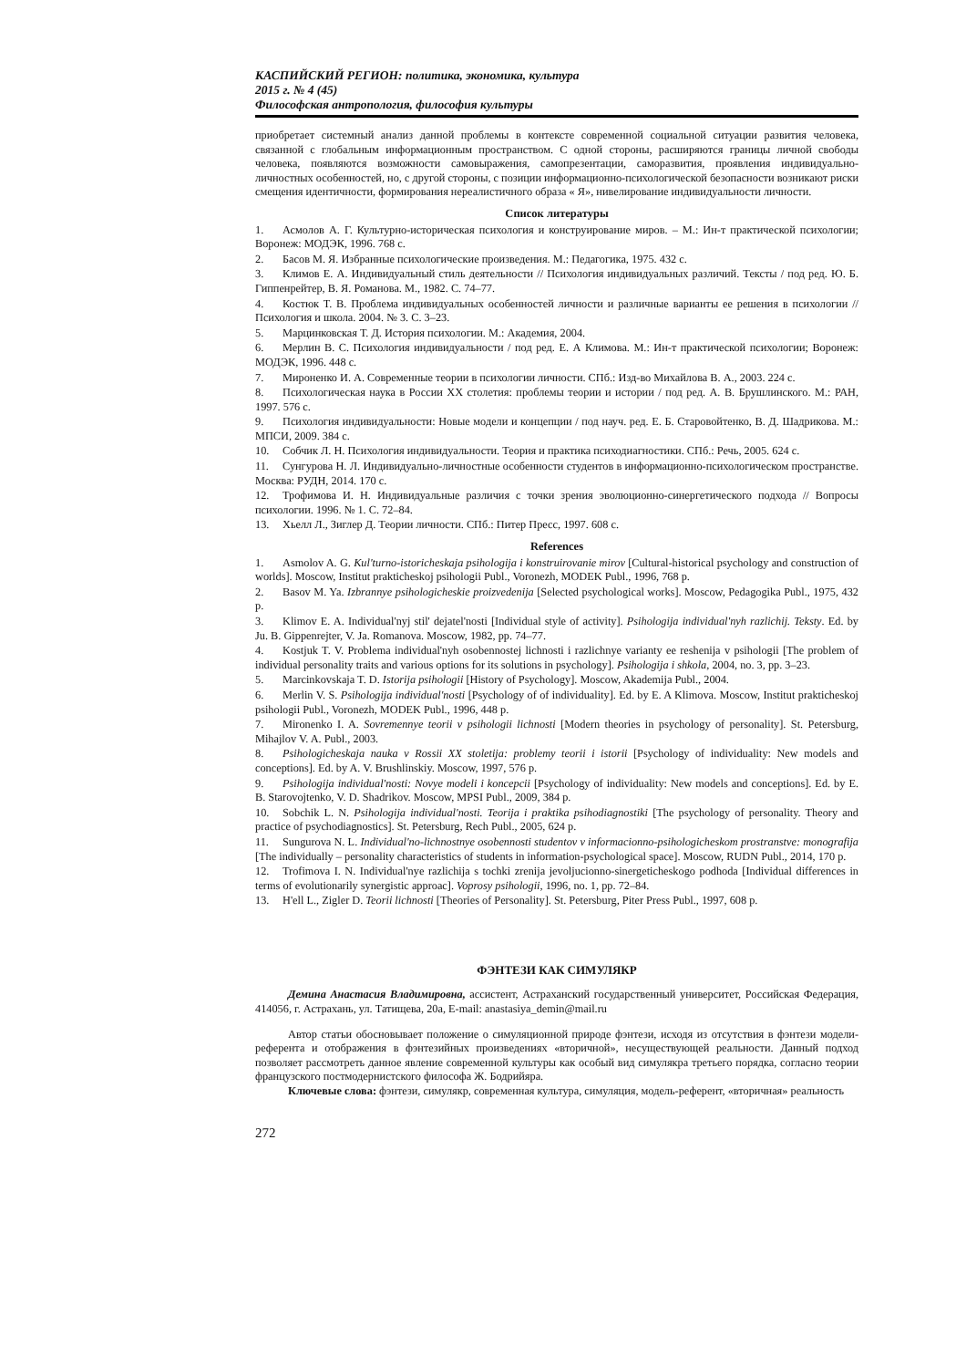КАСПИЙСКИЙ РЕГИОН: политика, экономика, культура
2015 г. № 4 (45)
Философская антропология, философия культуры
приобретает системный анализ данной проблемы в контексте современной социальной ситуации развития человека, связанной с глобальным информационным пространством. С одной стороны, расширяются границы личной свободы человека, появляются возможности самовыражения, самопрезентации, саморазвития, проявления индивидуально-личностных особенностей, но, с другой стороны, с позиции информационно-психологической безопасности возникают риски смещения идентичности, формирования нереалистичного образа « Я», нивелирование индивидуальности личности.
Список литературы
1. Асмолов А. Г. Культурно-историческая психология и конструирование миров. – М.: Ин-т практической психологии; Воронеж: МОДЭК, 1996. 768 с.
2. Басов М. Я. Избранные психологические произведения. М.: Педагогика, 1975. 432 с.
3. Климов Е. А. Индивидуальный стиль деятельности // Психология индивидуальных различий. Тексты / под ред. Ю. Б. Гиппенрейтер, В. Я. Романова. М., 1982. С. 74–77.
4. Костюк Т. В. Проблема индивидуальных особенностей личности и различные варианты ее решения в психологии // Психология и школа. 2004. № 3. С. 3–23.
5. Марцинковская Т. Д. История психологии. М.: Академия, 2004.
6. Мерлин В. С. Психология индивидуальности / под ред. Е. А Климова. М.: Ин-т практической психологии; Воронеж: МОДЭК, 1996. 448 с.
7. Мироненко И. А. Современные теории в психологии личности. СПб.: Изд-во Михайлова В. А., 2003. 224 с.
8. Психологическая наука в России XX столетия: проблемы теории и истории / под ред. А. В. Брушлинского. М.: РАН, 1997. 576 с.
9. Психология индивидуальности: Новые модели и концепции / под науч. ред. Е. Б. Старовойтенко, В. Д. Шадрикова. М.: МПСИ, 2009. 384 с.
10. Собчик Л. Н. Психология индивидуальности. Теория и практика психодиагностики. СПб.: Речь, 2005. 624 с.
11. Сунгурова Н. Л. Индивидуально-личностные особенности студентов в информационно-психологическом пространстве. Москва: РУДН, 2014. 170 с.
12. Трофимова И. Н. Индивидуальные различия с точки зрения эволюционно-синергетического подхода // Вопросы психологии. 1996. № 1. С. 72–84.
13. Хьелл Л., Зиглер Д. Теории личности. СПб.: Питер Пресс, 1997. 608 с.
References
1. Asmolov A. G. Kul'turno-istoricheskaja psihologija i konstruirovanie mirov [Cultural-historical psychology and construction of worlds]. Moscow, Institut prakticheskoj psihologii Publ., Voronezh, MODEK Publ., 1996, 768 p.
2. Basov M. Ya. Izbrannye psihologicheskie proizvedenija [Selected psychological works]. Moscow, Pedagogika Publ., 1975, 432 p.
3. Klimov E. A. Individual'nyj stil' dejatel'nosti [Individual style of activity]. Psihologija individual'nyh razlichij. Teksty. Ed. by Ju. B. Gippenrejter, V. Ja. Romanova. Moscow, 1982, pp. 74–77.
4. Kostjuk T. V. Problema individual'nyh osobennostej lichnosti i razlichnye varianty ee reshenija v psihologii [The problem of individual personality traits and various options for its solutions in psychology]. Psihologija i shkola, 2004, no. 3, pp. 3–23.
5. Marcinkovskaja T. D. Istorija psihologii [History of Psychology]. Moscow, Akademija Publ., 2004.
6. Merlin V. S. Psihologija individual'nosti [Psychology of of individuality]. Ed. by E. A Klimova. Moscow, Institut prakticheskoj psihologii Publ., Voronezh, MODEK Publ., 1996, 448 p.
7. Mironenko I. A. Sovremennye teorii v psihologii lichnosti [Modern theories in psychology of personality]. St. Petersburg, Mihajlov V. A. Publ., 2003.
8. Psihologicheskaja nauka v Rossii XX stoletija: problemy teorii i istorii [Psychology of individuality: New models and conceptions]. Ed. by A. V. Brushlinskiy. Moscow, 1997, 576 p.
9. Psihologija individual'nosti: Novye modeli i koncepcii [Psychology of individuality: New models and conceptions]. Ed. by E. B. Starovojtenko, V. D. Shadrikov. Moscow, MPSI Publ., 2009, 384 p.
10. Sobchik L. N. Psihologija individual'nosti. Teorija i praktika psihodiagnostiki [The psychology of personality. Theory and practice of psychodiagnostics]. St. Petersburg, Rech Publ., 2005, 624 p.
11. Sungurova N. L. Individual'no-lichnostnye osobennosti studentov v informacionno-psihologicheskom prostranstve: monografija [The individually – personality characteristics of students in information-psychological space]. Moscow, RUDN Publ., 2014, 170 p.
12. Trofimova I. N. Individual'nye razlichija s tochki zrenija jevoljucionno-sinergeticheskogo podhoda [Individual differences in terms of evolutionarily synergistic approac]. Voprosy psihologii, 1996, no. 1, pp. 72–84.
13. H'ell L., Zigler D. Teorii lichnosti [Theories of Personality]. St. Petersburg, Piter Press Publ., 1997, 608 p.
ФЭНТЕЗИ КАК СИМУЛЯКР
Демина Анастасия Владимировна, ассистент, Астраханский государственный университет, Российская Федерация, 414056, г. Астрахань, ул. Татищева, 20а, E-mail: anastasiya_demin@mail.ru
Автор статьи обосновывает положение о симуляционной природе фэнтези, исходя из отсутствия в фэнтези модели-референта и отображения в фэнтезийных произведениях «вторичной», несуществующей реальности. Данный подход позволяет рассмотреть данное явление современной культуры как особый вид симулякра третьего порядка, согласно теории французского постмодернистского философа Ж. Бодрийяра.
Ключевые слова: фэнтези, симулякр, современная культура, симуляция, модель-референт, «вторичная» реальность
272